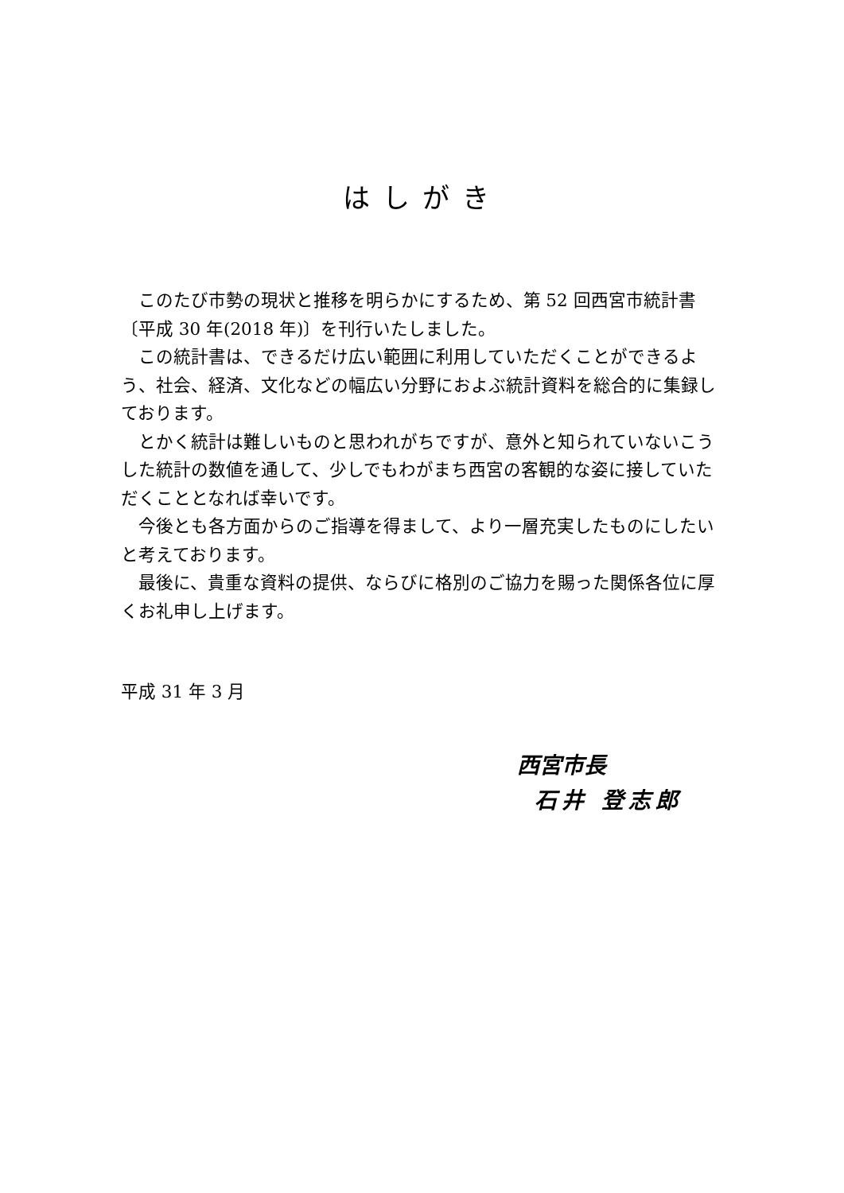はしがき
このたび市勢の現状と推移を明らかにするため、第 52 回西宮市統計書〔平成 30 年(2018 年)〕を刊行いたしました。
この統計書は、できるだけ広い範囲に利用していただくことができるよう、社会、経済、文化などの幅広い分野におよぶ統計資料を総合的に集録しております。
とかく統計は難しいものと思われがちですが、意外と知られていないこうした統計の数値を通して、少しでもわがまち西宮の客観的な姿に接していただくこととなれば幸いです。
今後とも各方面からのご指導を得まして、より一層充実したものにしたいと考えております。
最後に、貴重な資料の提供、ならびに格別のご協力を賜った関係各位に厚くお礼申し上げます。
平成 31 年 3 月
西宮市長
石井 登志郎